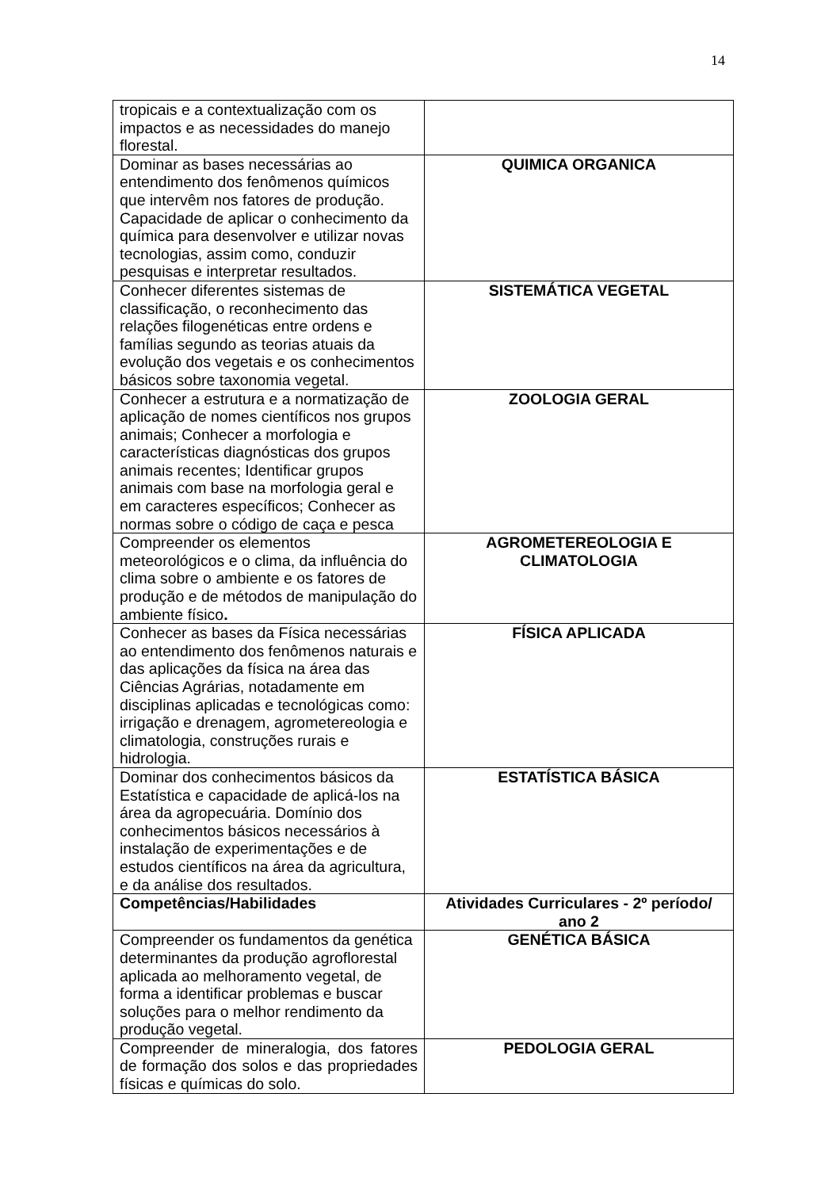14
| tropicais e a contextualização com os impactos e as necessidades do manejo florestal. | |
| Dominar as bases necessárias ao entendimento dos fenômenos químicos que intervêm nos fatores de produção. Capacidade de aplicar o conhecimento da química para desenvolver e utilizar novas tecnologias, assim como, conduzir pesquisas e interpretar resultados. | QUIMICA ORGANICA |
| Conhecer diferentes sistemas de classificação, o reconhecimento das relações filogenéticas entre ordens e famílias segundo as teorias atuais da evolução dos vegetais e os conhecimentos básicos sobre taxonomia vegetal. | SISTEMÁTICA VEGETAL |
| Conhecer a estrutura e a normatização de aplicação de nomes científicos nos grupos animais; Conhecer a morfologia e características diagnósticas dos grupos animais recentes; Identificar grupos animais com base na morfologia geral e em caracteres específicos; Conhecer as normas sobre o código de caça e pesca | ZOOLOGIA GERAL |
| Compreender os elementos meteorológicos e o clima, da influência do clima sobre o ambiente e os fatores de produção e de métodos de manipulação do ambiente físico . | AGROMETEREOLOGIA E CLIMATOLOGIA |
| Conhecer as bases da Física necessárias ao entendimento dos fenômenos naturais e das aplicações da física na área das Ciências Agrárias, notadamente em disciplinas aplicadas e tecnológicas como: irrigação e drenagem, agrometereologia e climatologia, construções rurais e hidrologia. | FÍSICA APLICADA |
| Dominar dos conhecimentos básicos da Estatística e capacidade de aplicá-los na área da agropecuária. Domínio dos conhecimentos básicos necessários à instalação de experimentações e de estudos científicos na área da agricultura, e da análise dos resultados. | ESTATÍSTICA BÁSICA |
| Competências/Habilidades | Atividades Curriculares - 2º período/ ano 2 |
| Compreender os fundamentos da genética determinantes da produção agroflorestal aplicada ao melhoramento vegetal, de forma a identificar problemas e buscar soluções para o melhor rendimento da produção vegetal. | GENÉTICA BÁSICA |
| Compreender de mineralogia, dos fatores de formação dos solos e das propriedades físicas e químicas do solo. | PEDOLOGIA GERAL |